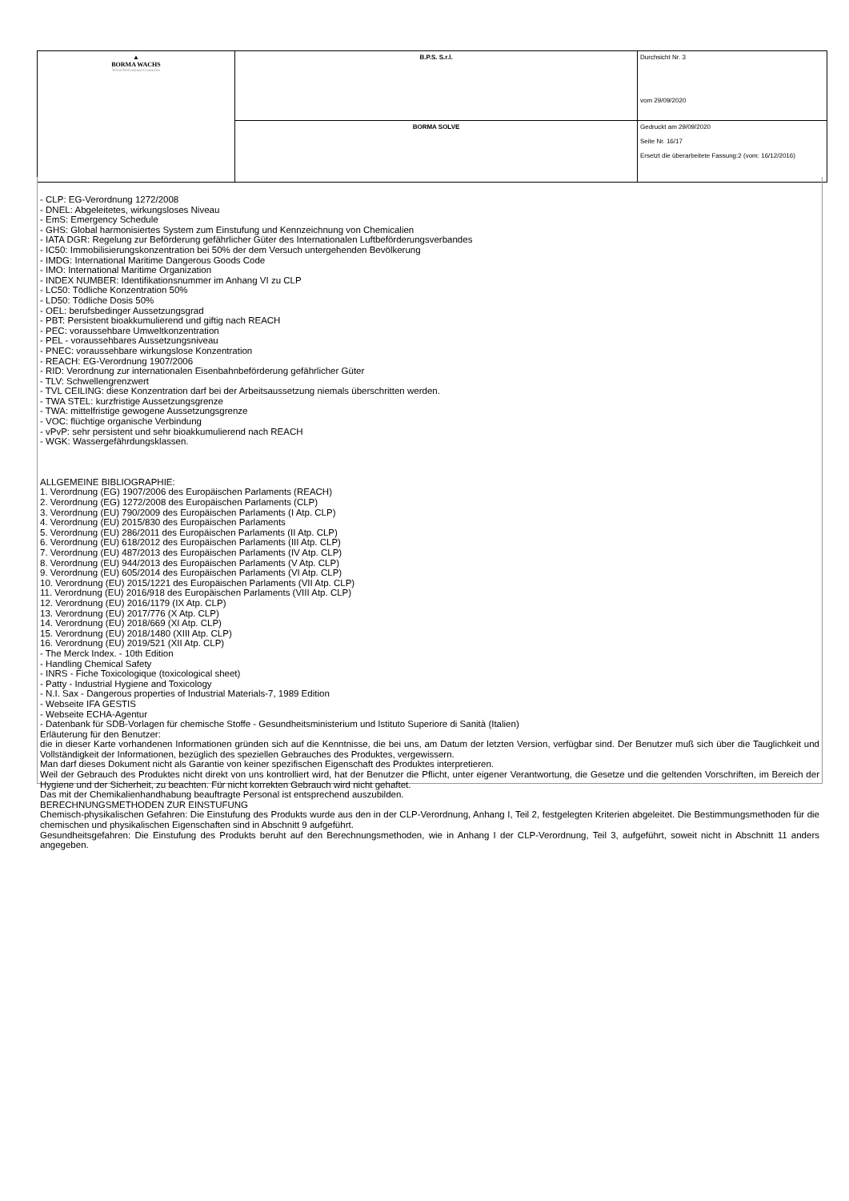| ▲ BORMA WACHS Wood Professional Cosmetics | B.P.S. S.r.l. | Durchsicht Nr. 3 vom 29/09/2020 |
| | BORMA SOLVE | Gedruckt am 29/09/2020 Seite Nr. 16/17 Ersetzt die überarbeitete Fassung:2 (vom: 16/12/2016) |
- CLP: EG-Verordnung 1272/2008
- DNEL: Abgeleitetes, wirkungsloses Niveau
- EmS: Emergency Schedule
- GHS: Global harmonisiertes System zum Einstufung und Kennzeichnung von Chemicalien
- IATA DGR: Regelung zur Beförderung gefährlicher Güter des Internationalen Luftbeförderungsverbandes
- IC50: Immobilisierungskonzentration bei 50% der dem Versuch untergehenden Bevölkerung
- IMDG: International Maritime Dangerous Goods Code
- IMO: International Maritime Organization
- INDEX NUMBER: Identifikationsnummer im Anhang VI zu CLP
- LC50: Tödliche Konzentration 50%
- LD50: Tödliche Dosis 50%
- OEL: berufsbedinger Aussetzungsgrad
- PBT: Persistent bioakkumulierend und giftig nach REACH
- PEC: voraussehbare Umweltkonzentration
- PEL - voraussehbares Aussetzungsniveau
- PNEC: voraussehbare wirkungslose Konzentration
- REACH: EG-Verordnung 1907/2006
- RID: Verordnung zur internationalen Eisenbahnbeförderung gefährlicher Güter
- TLV: Schwellengrenzwert
- TVL CEILING: diese Konzentration darf bei der Arbeitsaussetzung niemals überschritten werden.
- TWA STEL: kurzfristige Aussetzungsgrenze
- TWA: mittelfristige gewogene Aussetzungsgrenze
- VOC: flüchtige organische Verbindung
- vPvP: sehr persistent und sehr bioakkumulierend nach REACH
- WGK: Wassergefährdungsklassen.
ALLGEMEINE BIBLIOGRAPHIE:
1. Verordnung (EG) 1907/2006 des Europäischen Parlaments (REACH)
2. Verordnung (EG) 1272/2008 des Europäischen Parlaments (CLP)
3. Verordnung (EU) 790/2009 des Europäischen Parlaments (I Atp. CLP)
4. Verordnung (EU) 2015/830 des Europäischen Parlaments
5. Verordnung (EU) 286/2011 des Europäischen Parlaments (II Atp. CLP)
6. Verordnung (EU) 618/2012 des Europäischen Parlaments (III Atp. CLP)
7. Verordnung (EU) 487/2013 des Europäischen Parlaments (IV Atp. CLP)
8. Verordnung (EU) 944/2013 des Europäischen Parlaments (V Atp. CLP)
9. Verordnung (EU) 605/2014 des Europäischen Parlaments (VI Atp. CLP)
10. Verordnung (EU) 2015/1221 des Europäischen Parlaments (VII Atp. CLP)
11. Verordnung (EU) 2016/918 des Europäischen Parlaments (VIII Atp. CLP)
12. Verordnung (EU) 2016/1179 (IX Atp. CLP)
13. Verordnung (EU) 2017/776 (X Atp. CLP)
14. Verordnung (EU) 2018/669 (XI Atp. CLP)
15. Verordnung (EU) 2018/1480 (XIII Atp. CLP)
16. Verordnung (EU) 2019/521 (XII Atp. CLP)
- The Merck Index. - 10th Edition
- Handling Chemical Safety
- INRS - Fiche Toxicologique (toxicological sheet)
- Patty - Industrial Hygiene and Toxicology
- N.I. Sax - Dangerous properties of Industrial Materials-7, 1989 Edition
- Webseite IFA GESTIS
- Webseite ECHA-Agentur
- Datenbank für SDB-Vorlagen für chemische Stoffe - Gesundheitsministerium und Istituto Superiore di Sanità (Italien)
Erläuterung für den Benutzer:
die in dieser Karte vorhandenen Informationen gründen sich auf die Kenntnisse, die bei uns, am Datum der letzten Version, verfügbar sind. Der Benutzer muß sich über die Tauglichkeit und Vollständigkeit der Informationen, bezüglich des speziellen Gebrauches des Produktes, vergewissern.
Man darf dieses Dokument nicht als Garantie von keiner spezifischen Eigenschaft des Produktes interpretieren.
Weil der Gebrauch des Produktes nicht direkt von uns kontrolliert wird, hat der Benutzer die Pflicht, unter eigener Verantwortung, die Gesetze und die geltenden Vorschriften, im Bereich der Hygiene und der Sicherheit, zu beachten. Für nicht korrekten Gebrauch wird nicht gehaftet.
Das mit der Chemikalienhandhabung beauftragte Personal ist entsprechend auszubilden.
BERECHNUNGSMETHODEN ZUR EINSTUFUNG
Chemisch-physikalischen Gefahren: Die Einstufung des Produkts wurde aus den in der CLP-Verordnung, Anhang I, Teil 2, festgelegten Kriterien abgeleitet. Die Bestimmungsmethoden für die chemischen und physikalischen Eigenschaften sind in Abschnitt 9 aufgeführt.
Gesundheitsgefahren: Die Einstufung des Produkts beruht auf den Berechnungsmethoden, wie in Anhang I der CLP-Verordnung, Teil 3, aufgeführt, soweit nicht in Abschnitt 11 anders angegeben.